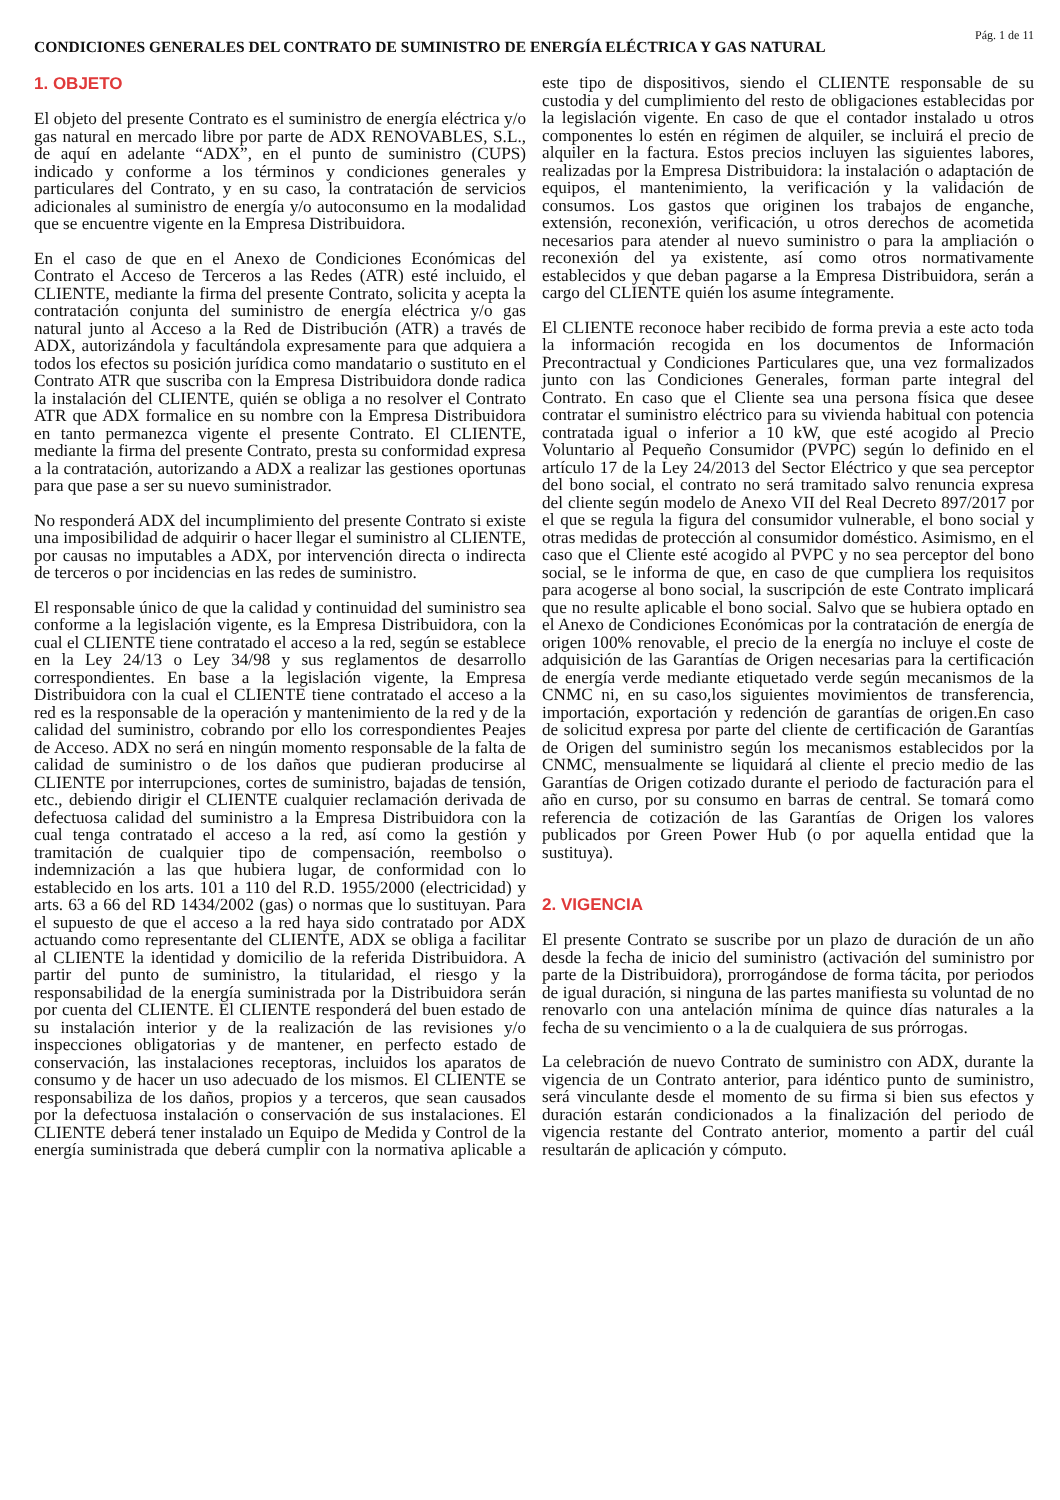CONDICIONES GENERALES DEL CONTRATO DE SUMINISTRO DE ENERGÍA ELÉCTRICA Y GAS NATURAL
Pág. 1 de 11
1. OBJETO
El objeto del presente Contrato es el suministro de energía eléctrica y/o gas natural en mercado libre por parte de ADX RENOVABLES, S.L., de aquí en adelante “ADX”, en el punto de suministro (CUPS) indicado y conforme a los términos y condiciones generales y particulares del Contrato, y en su caso, la contratación de servicios adicionales al suministro de energía y/o autoconsumo en la modalidad que se encuentre vigente en la Empresa Distribuidora.
En el caso de que en el Anexo de Condiciones Económicas del Contrato el Acceso de Terceros a las Redes (ATR) esté incluido, el CLIENTE, mediante la firma del presente Contrato, solicita y acepta la contratación conjunta del suministro de energía eléctrica y/o gas natural junto al Acceso a la Red de Distribución (ATR) a través de ADX, autorizándola y facultándola expresamente para que adquiera a todos los efectos su posición jurídica como mandatario o sustituto en el Contrato ATR que suscriba con la Empresa Distribuidora donde radica la instalación del CLIENTE, quién se obliga a no resolver el Contrato ATR que ADX formalice en su nombre con la Empresa Distribuidora en tanto permanezca vigente el presente Contrato. El CLIENTE, mediante la firma del presente Contrato, presta su conformidad expresa a la contratación, autorizando a ADX a realizar las gestiones oportunas para que pase a ser su nuevo suministrador.
No responderá ADX del incumplimiento del presente Contrato si existe una imposibilidad de adquirir o hacer llegar el suministro al CLIENTE, por causas no imputables a ADX, por intervención directa o indirecta de terceros o por incidencias en las redes de suministro.
El responsable único de que la calidad y continuidad del suministro sea conforme a la legislación vigente, es la Empresa Distribuidora, con la cual el CLIENTE tiene contratado el acceso a la red, según se establece en la Ley 24/13 o Ley 34/98 y sus reglamentos de desarrollo correspondientes. En base a la legislación vigente, la Empresa Distribuidora con la cual el CLIENTE tiene contratado el acceso a la red es la responsable de la operación y mantenimiento de la red y de la calidad del suministro, cobrando por ello los correspondientes Peajes de Acceso. ADX no será en ningún momento responsable de la falta de calidad de suministro o de los daños que pudieran producirse al CLIENTE por interrupciones, cortes de suministro, bajadas de tensión, etc., debiendo dirigir el CLIENTE cualquier reclamación derivada de defectuosa calidad del suministro a la Empresa Distribuidora con la cual tenga contratado el acceso a la red, así como la gestión y tramitación de cualquier tipo de compensación, reembolso o indemnización a las que hubiera lugar, de conformidad con lo establecido en los arts. 101 a 110 del R.D. 1955/2000 (electricidad) y arts. 63 a 66 del RD 1434/2002 (gas) o normas que lo sustituyan. Para el supuesto de que el acceso a la red haya sido contratado por ADX actuando como representante del CLIENTE, ADX se obliga a facilitar al CLIENTE la identidad y domicilio de la referida Distribuidora. A partir del punto de suministro, la titularidad, el riesgo y la responsabilidad de la energía suministrada por la Distribuidora serán por cuenta del CLIENTE. El CLIENTE responderá del buen estado de su instalación interior y de la realización de las revisiones y/o inspecciones obligatorias y de mantener, en perfecto estado de conservación, las instalaciones receptoras, incluidos los aparatos de consumo y de hacer un uso adecuado de los mismos. El CLIENTE se responsabiliza de los daños, propios y a terceros, que sean causados por la defectuosa instalación o conservación de sus instalaciones. El CLIENTE deberá tener instalado un Equipo de Medida y Control de la energía suministrada que deberá cumplir con la normativa aplicable a este tipo de dispositivos, siendo el CLIENTE responsable de su custodia y del cumplimiento del resto de obligaciones establecidas por la legislación vigente. En caso de que el contador instalado u otros componentes lo estén en régimen de alquiler, se incluirá el precio de alquiler en la factura. Estos precios incluyen las siguientes labores, realizadas por la Empresa Distribuidora: la instalación o adaptación de equipos, el mantenimiento, la verificación y la validación de consumos. Los gastos que originen los trabajos de enganche, extensión, reconexión, verificación, u otros derechos de acometida necesarios para atender al nuevo suministro o para la ampliación o reconexión del ya existente, así como otros normativamente establecidos y que deban pagarse a la Empresa Distribuidora, serán a cargo del CLIENTE quién los asume íntegramente.
El CLIENTE reconoce haber recibido de forma previa a este acto toda la información recogida en los documentos de Información Precontractual y Condiciones Particulares que, una vez formalizados junto con las Condiciones Generales, forman parte integral del Contrato. En caso que el Cliente sea una persona física que desee contratar el suministro eléctrico para su vivienda habitual con potencia contratada igual o inferior a 10 kW, que esté acogido al Precio Voluntario al Pequeño Consumidor (PVPC) según lo definido en el artículo 17 de la Ley 24/2013 del Sector Eléctrico y que sea perceptor del bono social, el contrato no será tramitado salvo renuncia expresa del cliente según modelo de Anexo VII del Real Decreto 897/2017 por el que se regula la figura del consumidor vulnerable, el bono social y otras medidas de protección al consumidor doméstico. Asimismo, en el caso que el Cliente esté acogido al PVPC y no sea perceptor del bono social, se le informa de que, en caso de que cumpliera los requisitos para acogerse al bono social, la suscripción de este Contrato implicará que no resulte aplicable el bono social. Salvo que se hubiera optado en el Anexo de Condiciones Económicas por la contratación de energía de origen 100% renovable, el precio de la energía no incluye el coste de adquisición de las Garantías de Origen necesarias para la certificación de energía verde mediante etiquetado verde según mecanismos de la CNMC ni, en su caso,los siguientes movimientos de transferencia, importación, exportación y redención de garantías de origen.En caso de solicitud expresa por parte del cliente de certificación de Garantías de Origen del suministro según los mecanismos establecidos por la CNMC, mensualmente se liquidará al cliente el precio medio de las Garantías de Origen cotizado durante el periodo de facturación para el año en curso, por su consumo en barras de central. Se tomará como referencia de cotización de las Garantías de Origen los valores publicados por Green Power Hub (o por aquella entidad que la sustituya).
2. VIGENCIA
El presente Contrato se suscribe por un plazo de duración de un año desde la fecha de inicio del suministro (activación del suministro por parte de la Distribuidora), prorrogándose de forma tácita, por periodos de igual duración, si ninguna de las partes manifiesta su voluntad de no renovarlo con una antelación mínima de quince días naturales a la fecha de su vencimiento o a la de cualquiera de sus prórrogas.
La celebración de nuevo Contrato de suministro con ADX, durante la vigencia de un Contrato anterior, para idéntico punto de suministro, será vinculante desde el momento de su firma si bien sus efectos y duración estarán condicionados a la finalización del periodo de vigencia restante del Contrato anterior, momento a partir del cuál resultarán de aplicación y cómputo.